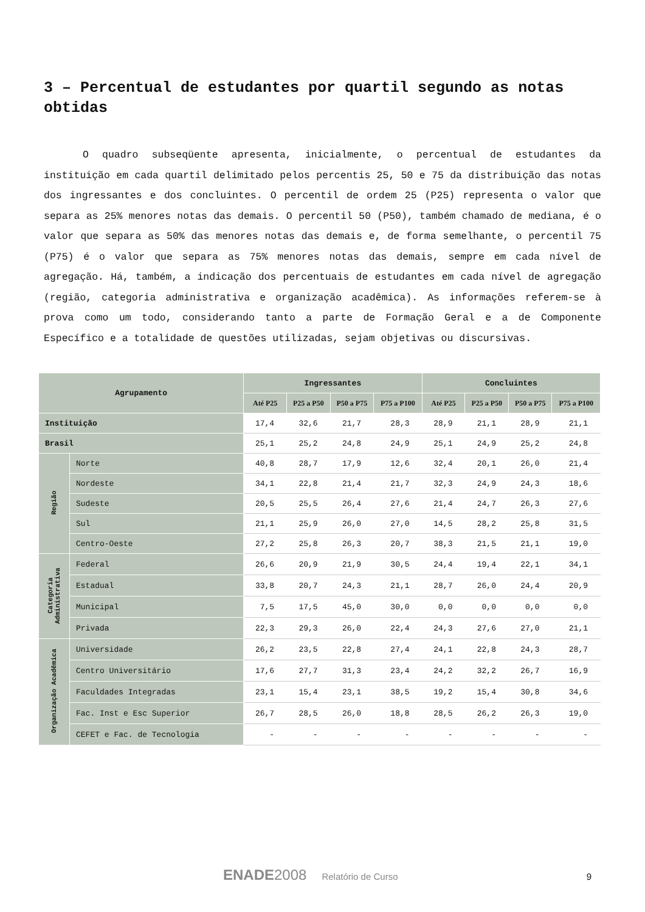3 – Percentual de estudantes por quartil segundo as notas obtidas
O quadro subseqüente apresenta, inicialmente, o percentual de estudantes da instituição em cada quartil delimitado pelos percentis 25, 50 e 75 da distribuição das notas dos ingressantes e dos concluintes. O percentil de ordem 25 (P25) representa o valor que separa as 25% menores notas das demais. O percentil 50 (P50), também chamado de mediana, é o valor que separa as 50% das menores notas das demais e, de forma semelhante, o percentil 75 (P75) é o valor que separa as 75% menores notas das demais, sempre em cada nível de agregação. Há, também, a indicação dos percentuais de estudantes em cada nível de agregação (região, categoria administrativa e organização acadêmica). As informações referem-se à prova como um todo, considerando tanto a parte de Formação Geral e a de Componente Específico e a totalidade de questões utilizadas, sejam objetivas ou discursivas.
| Agrupamento | | Ingressantes | | | | Concluintes | | | |
| --- | --- | --- | --- | --- | --- | --- | --- | --- | --- |
| | | Até P25 | P25 a P50 | P50 a P75 | P75 a P100 | Até P25 | P25 a P50 | P50 a P75 | P75 a P100 |
| Instituição | | 17,4 | 32,6 | 21,7 | 28,3 | 28,9 | 21,1 | 28,9 | 21,1 |
| Brasil | | 25,1 | 25,2 | 24,8 | 24,9 | 25,1 | 24,9 | 25,2 | 24,8 |
| Região | Norte | 40,8 | 28,7 | 17,9 | 12,6 | 32,4 | 20,1 | 26,0 | 21,4 |
| | Nordeste | 34,1 | 22,8 | 21,4 | 21,7 | 32,3 | 24,9 | 24,3 | 18,6 |
| | Sudeste | 20,5 | 25,5 | 26,4 | 27,6 | 21,4 | 24,7 | 26,3 | 27,6 |
| | Sul | 21,1 | 25,9 | 26,0 | 27,0 | 14,5 | 28,2 | 25,8 | 31,5 |
| | Centro-Oeste | 27,2 | 25,8 | 26,3 | 20,7 | 38,3 | 21,5 | 21,1 | 19,0 |
| Categoria Administrativa | Federal | 26,6 | 20,9 | 21,9 | 30,5 | 24,4 | 19,4 | 22,1 | 34,1 |
| | Estadual | 33,8 | 20,7 | 24,3 | 21,1 | 28,7 | 26,0 | 24,4 | 20,9 |
| | Municipal | 7,5 | 17,5 | 45,0 | 30,0 | 0,0 | 0,0 | 0,0 | 0,0 |
| | Privada | 22,3 | 29,3 | 26,0 | 22,4 | 24,3 | 27,6 | 27,0 | 21,1 |
| Organização Acadêmica | Universidade | 26,2 | 23,5 | 22,8 | 27,4 | 24,1 | 22,8 | 24,3 | 28,7 |
| | Centro Universitário | 17,6 | 27,7 | 31,3 | 23,4 | 24,2 | 32,2 | 26,7 | 16,9 |
| | Faculdades Integradas | 23,1 | 15,4 | 23,1 | 38,5 | 19,2 | 15,4 | 30,8 | 34,6 |
| | Fac. Inst e Esc Superior | 26,7 | 28,5 | 26,0 | 18,8 | 28,5 | 26,2 | 26,3 | 19,0 |
| | CEFET e Fac. de Tecnologia | - | - | - | - | - | - | - | - |
ENADE2008 Relatório de Curso 9